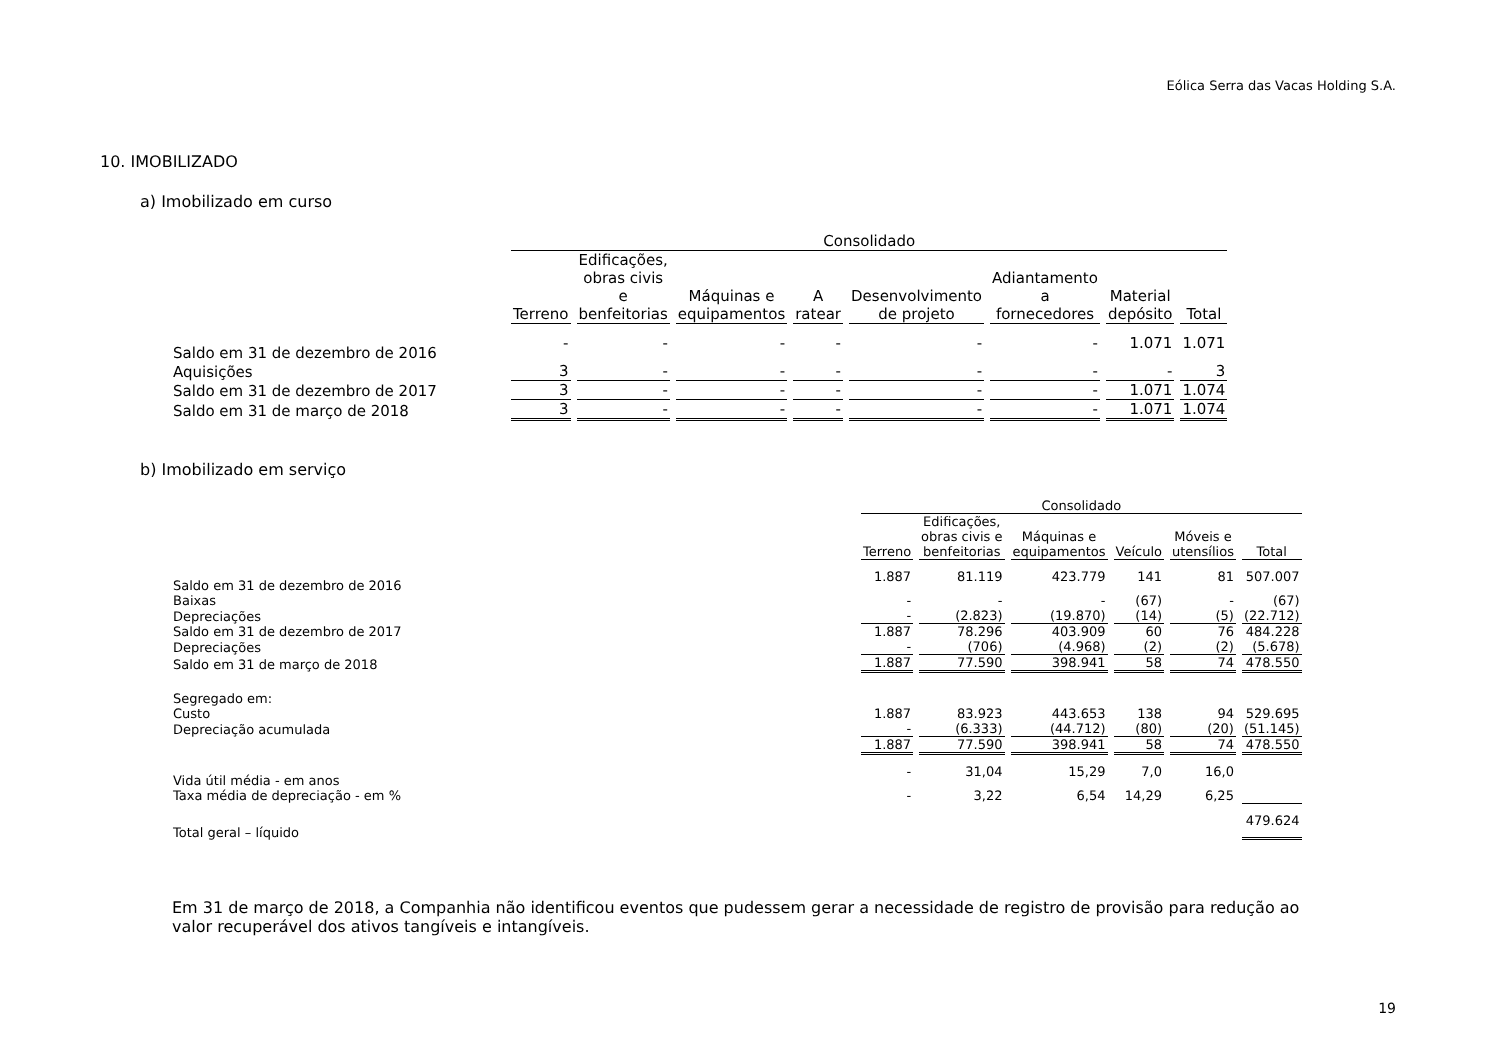Eólica Serra das Vacas Holding S.A.
10. IMOBILIZADO
a) Imobilizado em curso
| | Consolidado | | | | | | | |
| | Terreno | Edificações, obras civis e benfeitorias | Máquinas e equipamentos | A ratear | Desenvolvimento de projeto | Adiantamento a fornecedores | Material depósito | Total |
| Saldo em 31 de dezembro de 2016 | - | - | - | - | - | - | 1.071 | 1.071 |
| Aquisições | 3 | - | - | - | - | - | - | 3 |
| Saldo em 31 de dezembro de 2017 | 3 | - | - | - | - | - | 1.071 | 1.074 |
| Saldo em 31 de março de 2018 | 3 | - | - | - | - | - | 1.071 | 1.074 |
b) Imobilizado em serviço
| | Consolidado | | | | | |
| | Terreno | Edificações, obras civis e benfeitorias | Máquinas e equipamentos | Veículo | Móveis e utensílios | Total |
| Saldo em 31 de dezembro de 2016 | 1.887 | 81.119 | 423.779 | 141 | 81 | 507.007 |
| Baixas | - | - | - | (67) | - | (67) |
| Depreciações | - | (2.823) | (19.870) | (14) | (5) | (22.712) |
| Saldo em 31 de dezembro de 2017 | 1.887 | 78.296 | 403.909 | 60 | 76 | 484.228 |
| Depreciações | - | (706) | (4.968) | (2) | (2) | (5.678) |
| Saldo em 31 de março de 2018 | 1.887 | 77.590 | 398.941 | 58 | 74 | 478.550 |
| Segregado em: | | | | | | |
| Custo | 1.887 | 83.923 | 443.653 | 138 | 94 | 529.695 |
| Depreciação acumulada | - | (6.333) | (44.712) | (80) | (20) | (51.145) |
| | 1.887 | 77.590 | 398.941 | 58 | 74 | 478.550 |
| Vida útil média - em anos | - | 31,04 | 15,29 | 7,0 | 16,0 | |
| Taxa média de depreciação - em % | - | 3,22 | 6,54 | 14,29 | 6,25 | |
| Total geral – líquido | | | | | | 479.624 |
Em 31 de março de 2018, a Companhia não identificou eventos que pudessem gerar a necessidade de registro de provisão para redução ao valor recuperável dos ativos tangíveis e intangíveis.
19